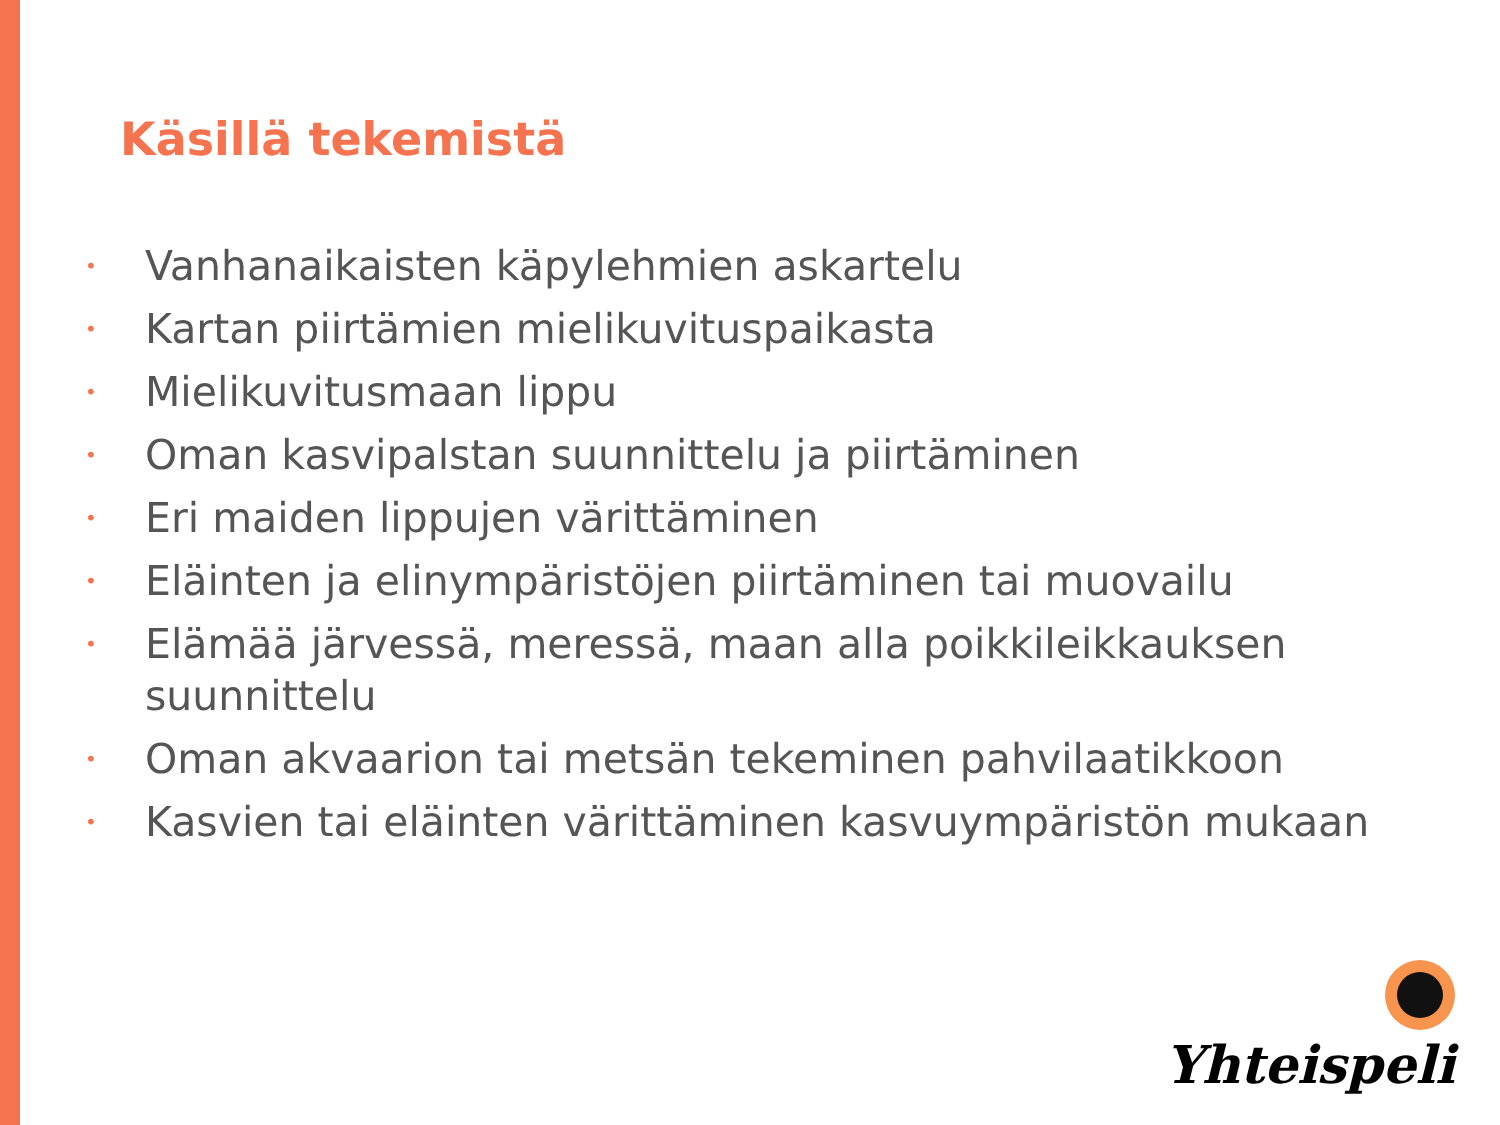Käsillä tekemistä
• Vanhanaikaisten käpylehmien askartelu
• Kartan piirtämien mielikuvituspaikasta
• Mielikuvitusmaan lippu
• Oman kasvipalstan suunnittelu ja piirtäminen
• Eri maiden lippujen värittäminen
• Eläinten ja elinympäristöjen piirtäminen tai muovailu
• Elämää järvessä, meressä, maan alla poikkileikkauksen suunnittelu
• Oman akvaarion tai metsän tekeminen pahvilaatikkoon
• Kasvien tai eläinten värittäminen kasvuympäristön mukaan
Yhteispeli